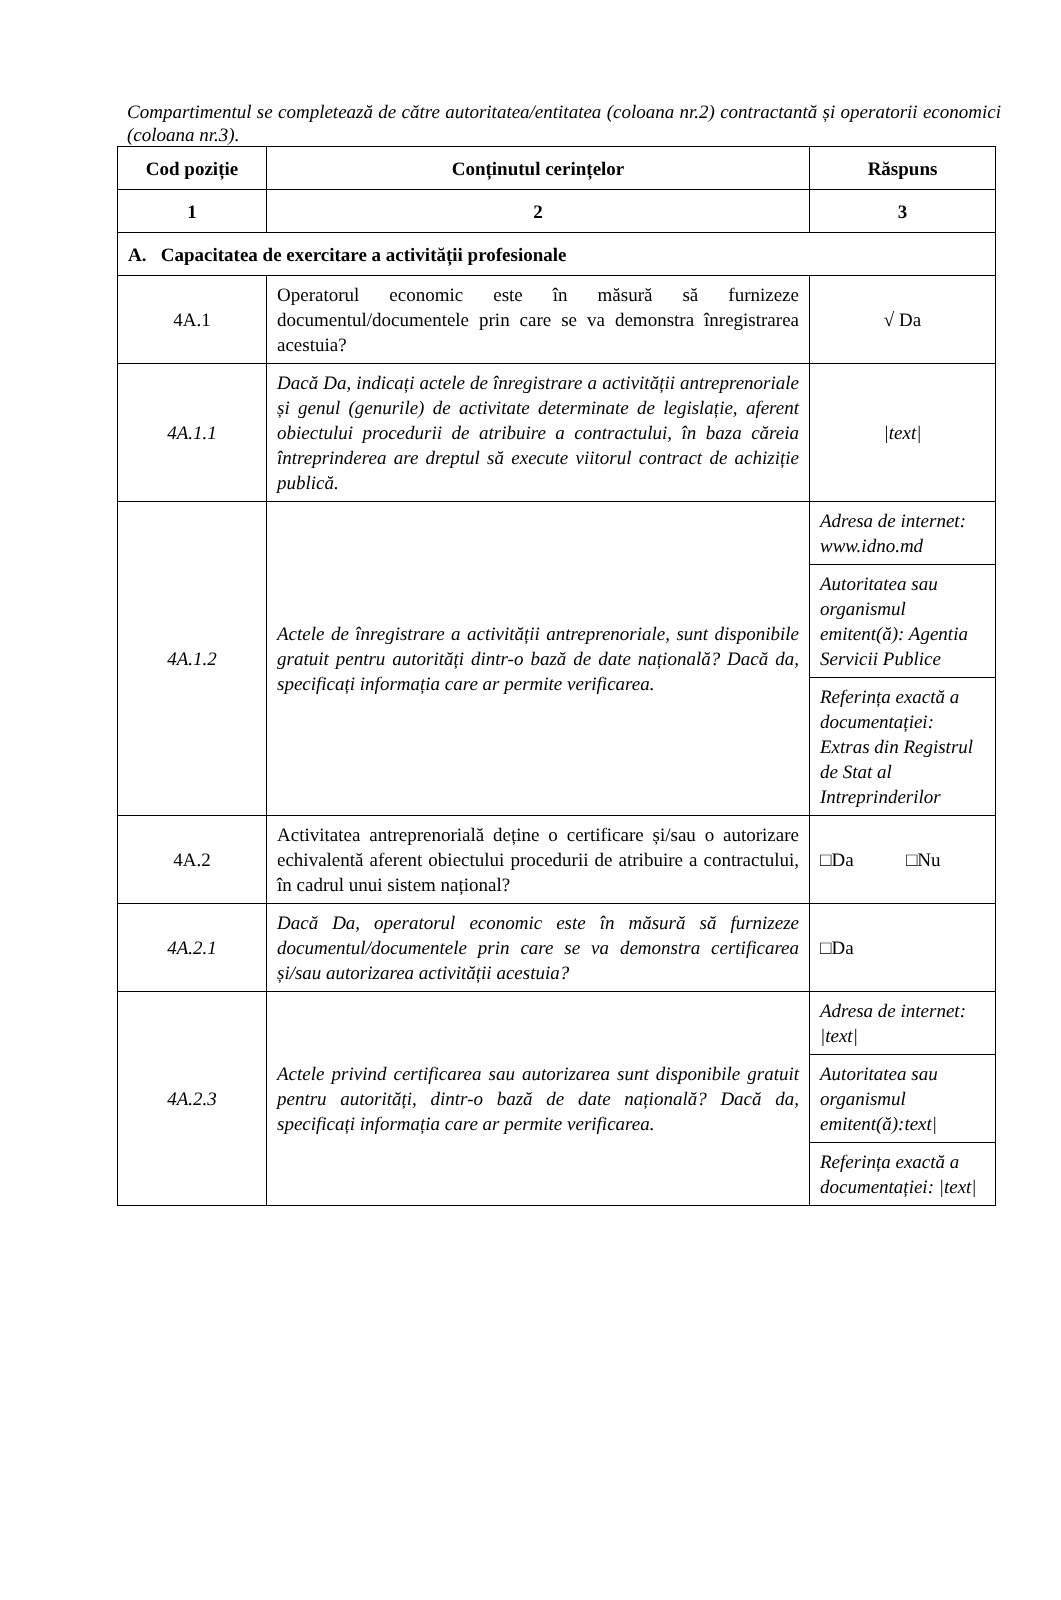Compartimentul se completează de către autoritatea/entitatea (coloana nr.2) contractantă și operatorii economici (coloana nr.3).
| Cod poziție | Conținutul cerințelor | Răspuns |
| --- | --- | --- |
| 1 | 2 | 3 |
| A. Capacitatea de exercitare a activității profesionale | | |
| 4A.1 | Operatorul economic este în măsură să furnizeze documentul/documentele prin care se va demonstra înregistrarea acestuia? | √ Da |
| 4A.1.1 | Dacă Da, indicați actele de înregistrare a activității antreprenoriale și genul (genurile) de activitate determinate de legislație, aferent obiectului procedurii de atribuire a contractului, în baza căreia întreprinderea are dreptul să execute viitorul contract de achiziție publică. | /text/ |
| 4A.1.2 | Actele de înregistrare a activității antreprenoriale, sunt disponibile gratuit pentru autorități dintr-o bază de date națională? Dacă da, specificați informația care ar permite verificarea. | Adresa de internet: www.idno.md |
| | | Autoritatea sau organismul emitent(ă): Agentia Servicii Publice |
| | | Referința exactă a documentației: Extras din Registrul de Stat al Intreprinderilor |
| 4A.2 | Activitatea antreprenorială deține o certificare și/sau o autorizare echivalentă aferent obiectului procedurii de atribuire a contractului, în cadrul unui sistem național? | □Da □Nu |
| 4A.2.1 | Dacă Da, operatorul economic este în măsură să furnizeze documentul/documentele prin care se va demonstra certificarea și/sau autorizarea activității acestuia? | □Da |
| 4A.2.3 | Actele privind certificarea sau autorizarea sunt disponibile gratuit pentru autorități, dintr-o bază de date națională? Dacă da, specificați informația care ar permite verificarea. | Adresa de internet: /text/ |
| | | Autoritatea sau organismul emitent(ă):text/ |
| | | Referința exactă a documentației: /text/ |